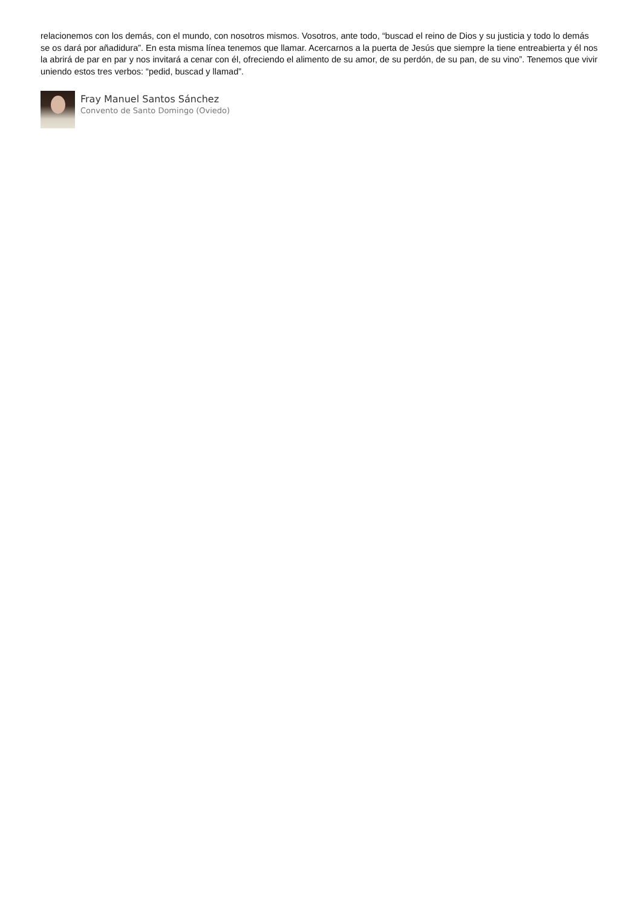relacionemos con los demás, con el mundo, con nosotros mismos. Vosotros, ante todo, “buscad el reino de Dios y su justicia y todo lo demás se os dará por añadidura”. En esta misma línea tenemos que llamar. Acercarnos a la puerta de Jesús que siempre la tiene entreabierta y él nos la abrirá de par en par y nos invitará a cenar con él, ofreciendo el alimento de su amor, de su perdón, de su pan, de su vino”. Tenemos que vivir uniendo estos tres verbos: “pedid, buscad y llamad”.
Fray Manuel Santos Sánchez
Convento de Santo Domingo (Oviedo)